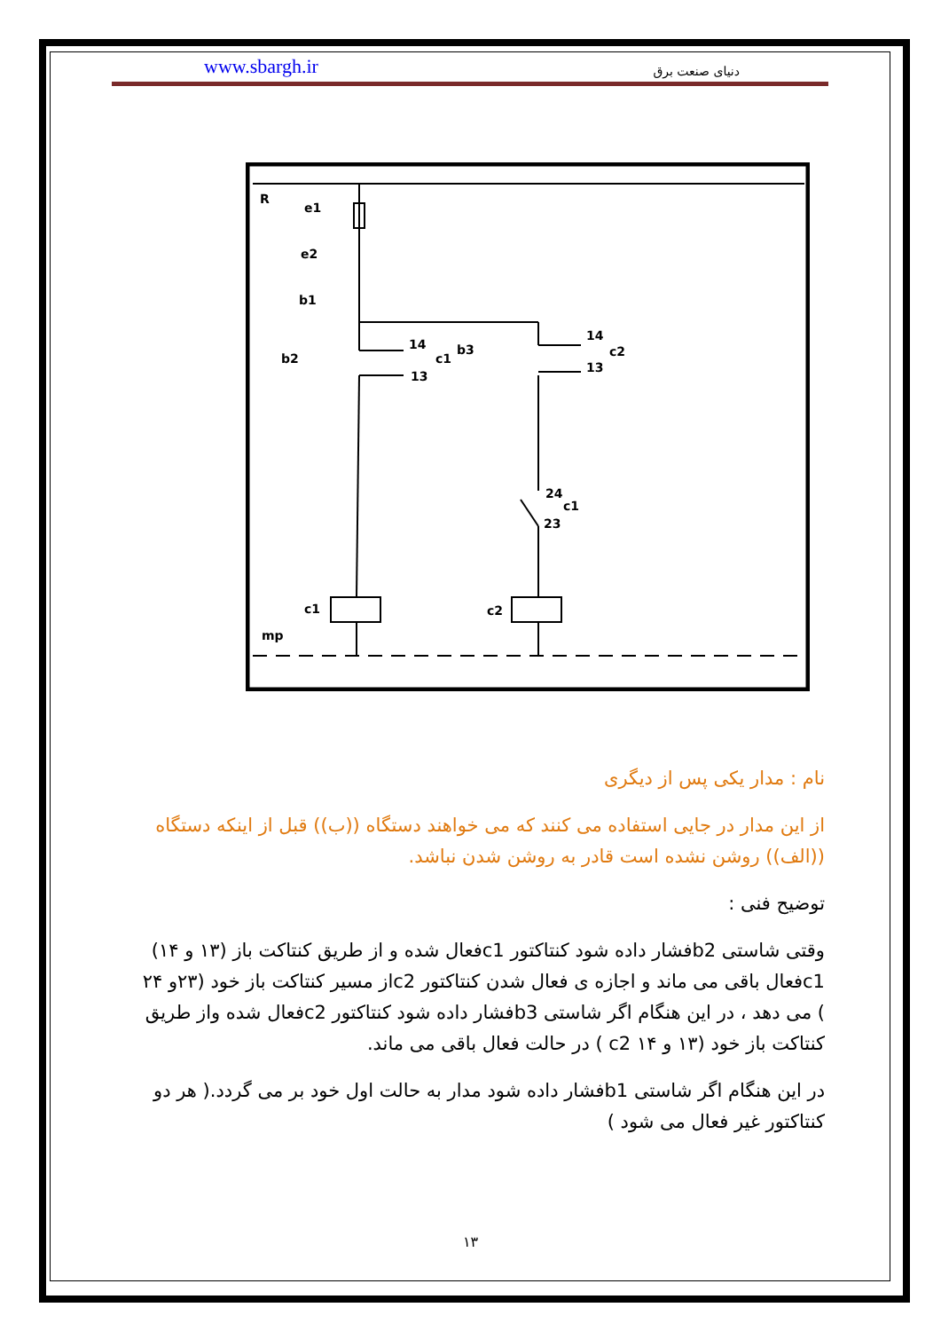www.sbargh.ir دنیای صنعت برق
R
e1
e2
b1
b2
b3
14
13
c1
14
13
c2
24
23
c1
c1
c2
mp
نام : مدار یکی پس از دیگری
از این مدار در جایی استفاده می کنند که می خواهند دستگاه ((ب)) قبل از اینکه دستگاه ((الف)) روشن نشده است قادر به روشن شدن نباشد.
توضیح فنی :
وقتی شاستی b2فشار داده شود کنتاکتور c1فعال شده و از طریق کنتاکت باز (۱۳ و ۱۴) c1فعال باقی می ماند و اجازه ی فعال شدن کنتاکتور c2از مسیر کنتاکت باز خود (۲۳و ۲۴ ) می دهد ، در این هنگام اگر شاستی b3فشار داده شود کنتاکتور c2فعال شده واز طریق کنتاکت باز خود (۱۳ و ۱۴ c2 ) در حالت فعال باقی می ماند.
در این هنگام اگر شاستی b1فشار داده شود مدار به حالت اول خود بر می گردد.( هر دو کنتاکتور غیر فعال می شود )
۱۳